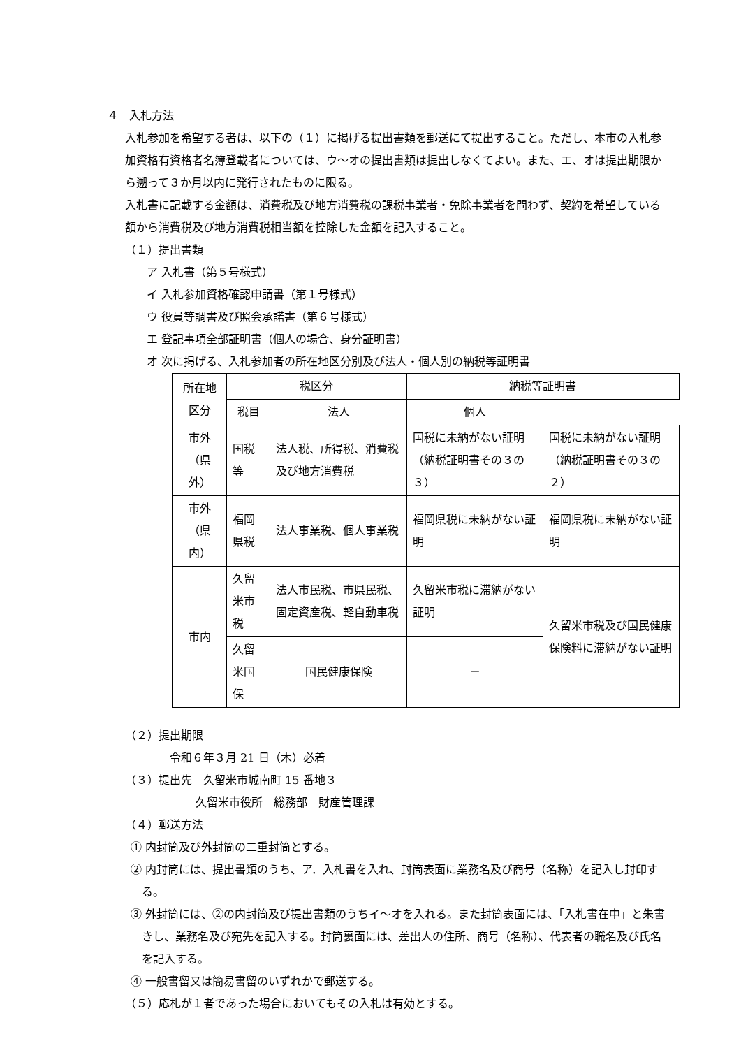４　入札方法
入札参加を希望する者は、以下の（１）に掲げる提出書類を郵送にて提出すること。ただし、本市の入札参加資格有資格者名簿登載者については、ウ～オの提出書類は提出しなくてよい。また、エ、オは提出期限から遡って３か月以内に発行されたものに限る。
入札書に記載する金額は、消費税及び地方消費税の課税事業者・免除事業者を問わず、契約を希望している額から消費税及び地方消費税相当額を控除した金額を記入すること。
（１）提出書類
ア 入札書（第５号様式）
イ 入札参加資格確認申請書（第１号様式）
ウ 役員等調書及び照会承諾書（第６号様式）
エ 登記事項全部証明書（個人の場合、身分証明書）
オ 次に掲げる、入札参加者の所在地区分別及び法人・個人別の納税等証明書
| 所在地区分 | 税区分 | | 納税等証明書 | |
| --- | --- | --- | --- | --- |
| | 税目 | 法人 | 個人 | |
| 市外（県外） | 国税等 | 法人税、所得税、消費税及び地方消費税 | 国税に未納がない証明（納税証明書その３の３） | 国税に未納がない証明（納税証明書その３の２） |
| 市外（県内） | 福岡県税 | 法人事業税、個人事業税 | 福岡県税に未納がない証明 | 福岡県税に未納がない証明 |
| 市内 | 久留米市税 | 法人市民税、市県民税、固定資産税、軽自動車税 | 久留米市税に滞納がない証明 | 久留米市税及び国民健康保険料に滞納がない証明 |
| | 久留米国保 | 国民健康保険 | － | |
（２）提出期限
令和６年３月 21 日（木）必着
（３）提出先　久留米市城南町 15 番地３
久留米市役所　総務部　財産管理課
（４）郵送方法
① 内封筒及び外封筒の二重封筒とする。
② 内封筒には、提出書類のうち、ア．入札書を入れ、封筒表面に業務名及び商号（名称）を記入し封印する。
③ 外封筒には、②の内封筒及び提出書類のうちイ～オを入れる。また封筒表面には、「入札書在中」と朱書きし、業務名及び宛先を記入する。封筒裏面には、差出人の住所、商号（名称）、代表者の職名及び氏名を記入する。
④ 一般書留又は簡易書留のいずれかで郵送する。
（５）応札が１者であった場合においてもその入札は有効とする。